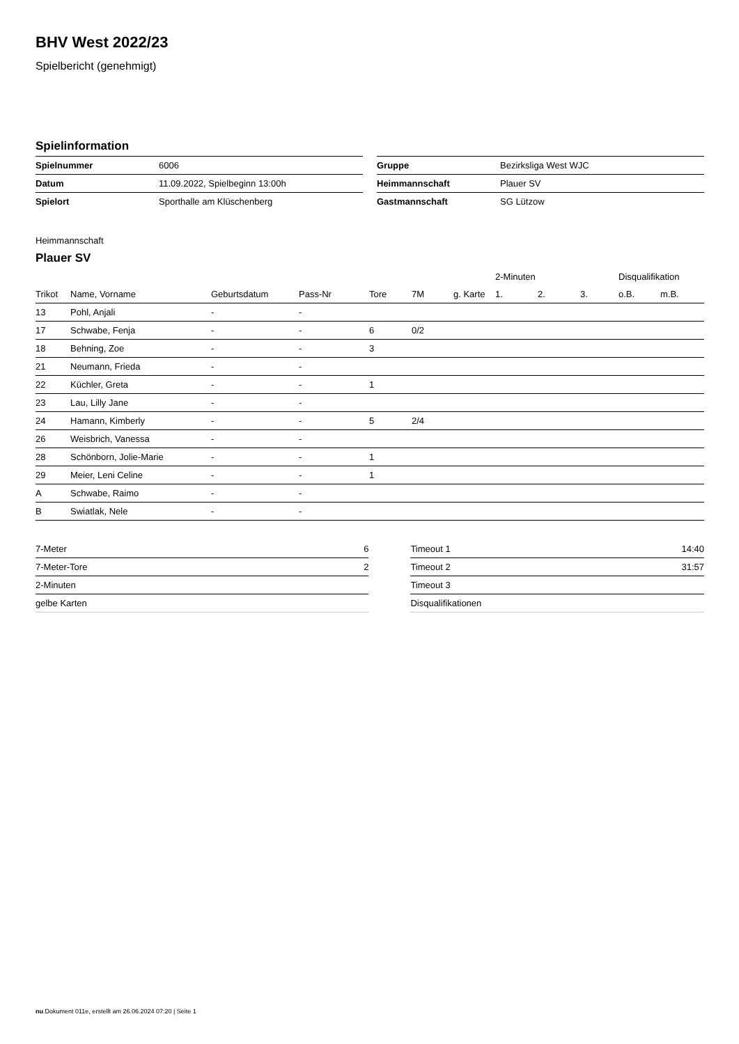BHV West 2022/23
Spielbericht (genehmigt)
Spielinformation
| Spielnummer | 6006 |
| Datum | 11.09.2022, Spielbeginn 13:00h |
| Spielort | Sporthalle am Klüschenberg |
| Gruppe | Bezirksliga West WJC |
| Heimmannschaft | Plauer SV |
| Gastmannschaft | SG Lützow |
Heimmannschaft
Plauer SV
| | | | | | | | 2-Minuten | | | Disqualifikation | |
| --- | --- | --- | --- | --- | --- | --- | --- | --- | --- | --- | --- |
| Trikot | Name, Vorname | Geburtsdatum | Pass-Nr | Tore | 7M | g. Karte | 1. | 2. | 3. | o.B. | m.B. |
| 13 | Pohl, Anjali | - | - | | | | | | | | |
| 17 | Schwabe, Fenja | - | - | 6 | 0/2 | | | | | | |
| 18 | Behning, Zoe | - | - | 3 | | | | | | | |
| 21 | Neumann, Frieda | - | - | | | | | | | | |
| 22 | Küchler, Greta | - | - | 1 | | | | | | | |
| 23 | Lau, Lilly Jane | - | - | | | | | | | | |
| 24 | Hamann, Kimberly | - | - | 5 | 2/4 | | | | | | |
| 26 | Weisbrich, Vanessa | - | - | | | | | | | | |
| 28 | Schönborn, Jolie-Marie | - | - | 1 | | | | | | | |
| 29 | Meier, Leni Celine | - | - | 1 | | | | | | | |
| A | Schwabe, Raimo | - | - | | | | | | | | |
| B | Swiatlak, Nele | - | - | | | | | | | | |
| 7-Meter | 6 |
| 7-Meter-Tore | 2 |
| 2-Minuten | |
| gelbe Karten | |
| Timeout 1 | 14:40 |
| Timeout 2 | 31:57 |
| Timeout 3 | |
| Disqualifikationen | |
nu.Dokument 011e, erstellt am 26.06.2024 07:20 | Seite 1